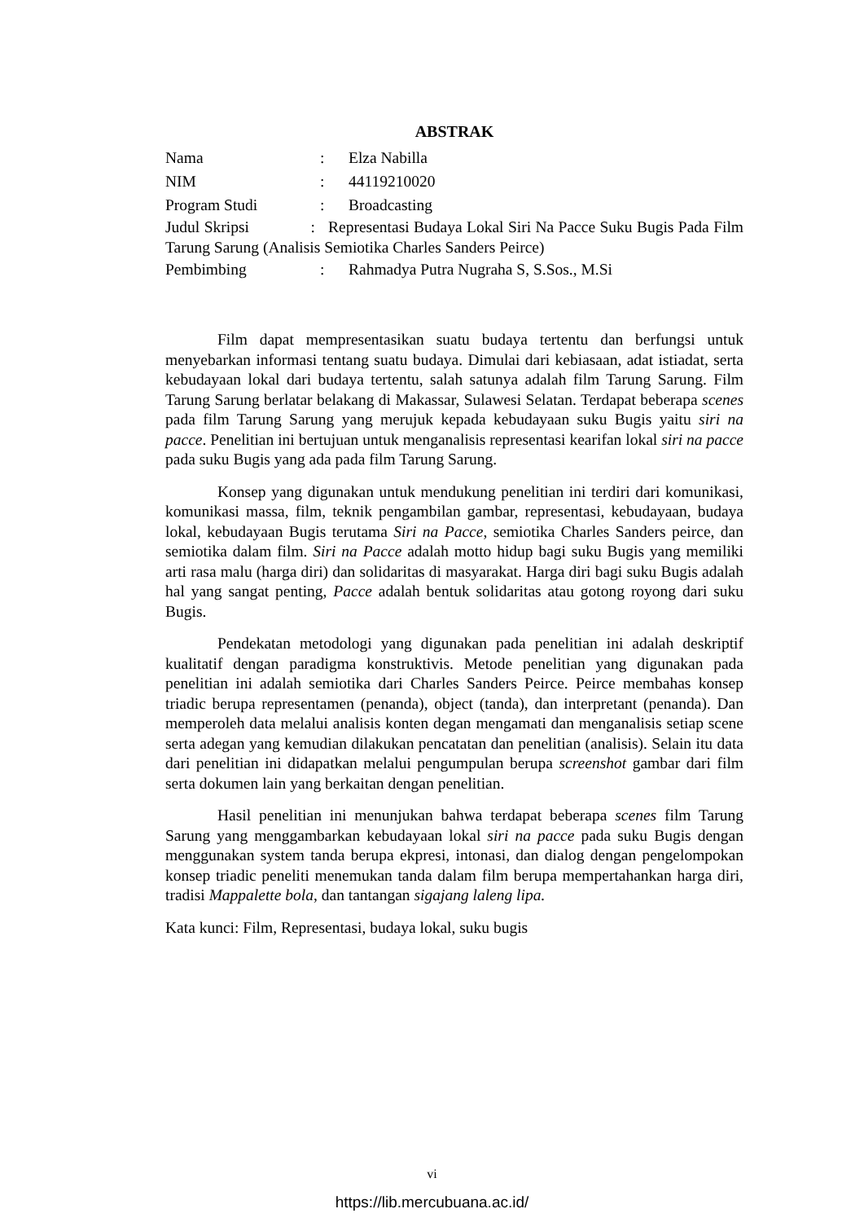ABSTRAK
Nama: Elza Nabilla
NIM: 44119210020
Program Studi: Broadcasting
Judul Skripsi : Representasi Budaya Lokal Siri Na Pacce Suku Bugis Pada Film Tarung Sarung (Analisis Semiotika Charles Sanders Peirce)
Pembimbing: Rahmadya Putra Nugraha S, S.Sos., M.Si
Film dapat mempresentasikan suatu budaya tertentu dan berfungsi untuk menyebarkan informasi tentang suatu budaya. Dimulai dari kebiasaan, adat istiadat, serta kebudayaan lokal dari budaya tertentu, salah satunya adalah film Tarung Sarung. Film Tarung Sarung berlatar belakang di Makassar, Sulawesi Selatan. Terdapat beberapa scenes pada film Tarung Sarung yang merujuk kepada kebudayaan suku Bugis yaitu siri na pacce. Penelitian ini bertujuan untuk menganalisis representasi kearifan lokal siri na pacce pada suku Bugis yang ada pada film Tarung Sarung.
Konsep yang digunakan untuk mendukung penelitian ini terdiri dari komunikasi, komunikasi massa, film, teknik pengambilan gambar, representasi, kebudayaan, budaya lokal, kebudayaan Bugis terutama Siri na Pacce, semiotika Charles Sanders peirce, dan semiotika dalam film. Siri na Pacce adalah motto hidup bagi suku Bugis yang memiliki arti rasa malu (harga diri) dan solidaritas di masyarakat. Harga diri bagi suku Bugis adalah hal yang sangat penting, Pacce adalah bentuk solidaritas atau gotong royong dari suku Bugis.
Pendekatan metodologi yang digunakan pada penelitian ini adalah deskriptif kualitatif dengan paradigma konstruktivis. Metode penelitian yang digunakan pada penelitian ini adalah semiotika dari Charles Sanders Peirce. Peirce membahas konsep triadic berupa representamen (penanda), object (tanda), dan interpretant (penanda). Dan memperoleh data melalui analisis konten degan mengamati dan menganalisis setiap scene serta adegan yang kemudian dilakukan pencatatan dan penelitian (analisis). Selain itu data dari penelitian ini didapatkan melalui pengumpulan berupa screenshot gambar dari film serta dokumen lain yang berkaitan dengan penelitian.
Hasil penelitian ini menunjukan bahwa terdapat beberapa scenes film Tarung Sarung yang menggambarkan kebudayaan lokal siri na pacce pada suku Bugis dengan menggunakan system tanda berupa ekpresi, intonasi, dan dialog dengan pengelompokan konsep triadic peneliti menemukan tanda dalam film berupa mempertahankan harga diri, tradisi Mappalette bola, dan tantangan sigajang laleng lipa.
Kata kunci: Film, Representasi, budaya lokal, suku bugis
vi
https://lib.mercubuana.ac.id/